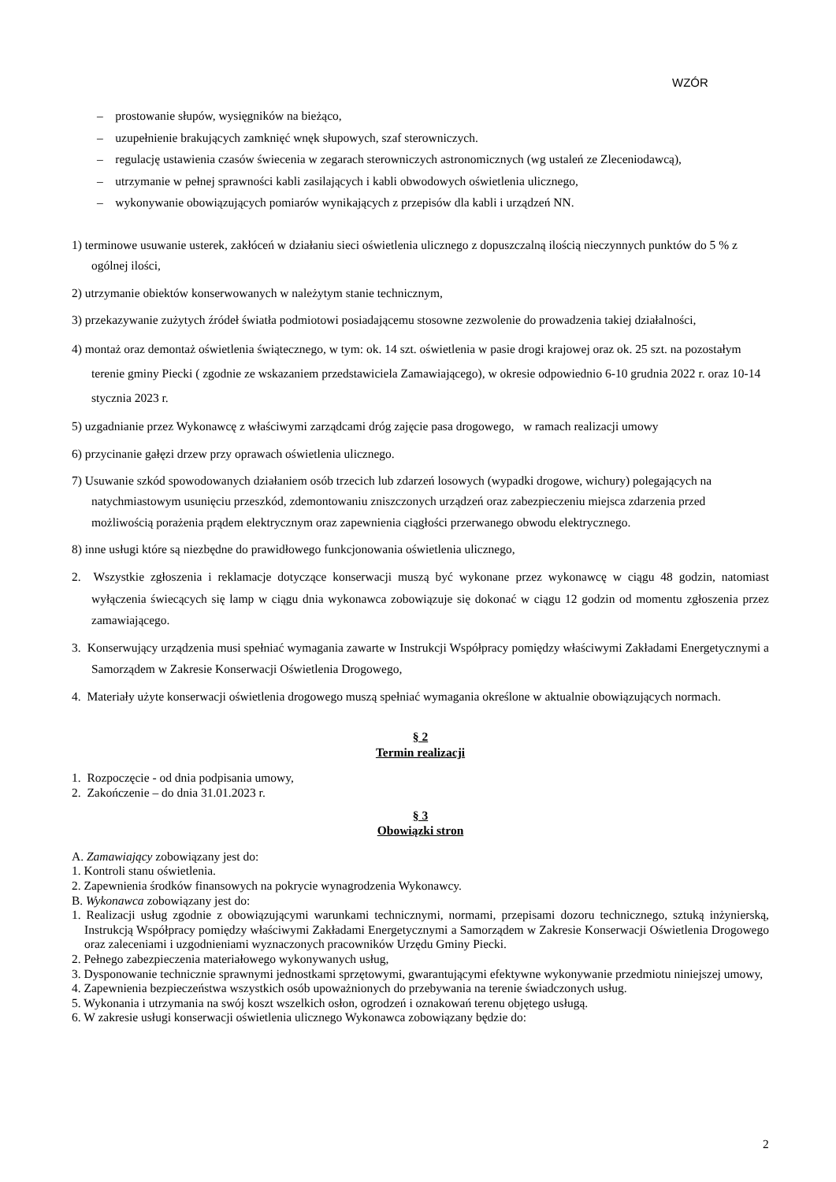WZÓR
– prostowanie słupów, wysięgników na bieżąco,
– uzupełnienie brakujących zamknięć wnęk słupowych, szaf sterowniczych.
– regulację ustawienia czasów świecenia w zegarach sterowniczych astronomicznych (wg ustaleń ze Zleceniodawcą),
– utrzymanie w pełnej sprawności kabli zasilających i kabli obwodowych oświetlenia ulicznego,
– wykonywanie obowiązujących pomiarów wynikających z przepisów dla kabli i urządzeń NN.
1) terminowe usuwanie usterek, zakłóceń w działaniu sieci oświetlenia ulicznego z dopuszczalną ilością nieczynnych punktów do 5 % z ogólnej ilości,
2) utrzymanie obiektów konserwowanych w należytym stanie technicznym,
3) przekazywanie zużytych źródeł światła podmiotowi posiadającemu stosowne zezwolenie do prowadzenia takiej działalności,
4) montaż oraz demontaż oświetlenia świątecznego, w tym: ok. 14 szt. oświetlenia w pasie drogi krajowej oraz ok. 25 szt. na pozostałym terenie gminy Piecki ( zgodnie ze wskazaniem przedstawiciela Zamawiającego), w okresie odpowiednio 6-10 grudnia 2022 r. oraz 10-14 stycznia 2023 r.
5) uzgadnianie przez Wykonawcę z właściwymi zarządcami dróg zajęcie pasa drogowego, w ramach realizacji umowy
6) przycinanie gałęzi drzew przy oprawach oświetlenia ulicznego.
7) Usuwanie szkód spowodowanych działaniem osób trzecich lub zdarzeń losowych (wypadki drogowe, wichury) polegających na natychmiastowym usunięciu przeszkód, zdemontowaniu zniszczonych urządzeń oraz zabezpieczeniu miejsca zdarzenia przed możliwością porażenia prądem elektrycznym oraz zapewnienia ciągłości przerwanego obwodu elektrycznego.
8) inne usługi które są niezbędne do prawidłowego funkcjonowania oświetlenia ulicznego,
2. Wszystkie zgłoszenia i reklamacje dotyczące konserwacji muszą być wykonane przez wykonawcę w ciągu 48 godzin, natomiast wyłączenia świecących się lamp w ciągu dnia wykonawca zobowiązuje się dokonać w ciągu 12 godzin od momentu zgłoszenia przez zamawiającego.
3. Konserwujący urządzenia musi spełniać wymagania zawarte w Instrukcji Współpracy pomiędzy właściwymi Zakładami Energetycznymi a Samorządem w Zakresie Konserwacji Oświetlenia Drogowego,
4. Materiały użyte konserwacji oświetlenia drogowego muszą spełniać wymagania określone w aktualnie obowiązujących normach.
§ 2
Termin realizacji
1. Rozpoczęcie - od dnia podpisania umowy,
2. Zakończenie – do dnia 31.01.2023 r.
§ 3
Obowiązki stron
A. Zamawiający zobowiązany jest do:
1. Kontroli stanu oświetlenia.
2. Zapewnienia środków finansowych na pokrycie wynagrodzenia Wykonawcy.
B. Wykonawca zobowiązany jest do:
1. Realizacji usług zgodnie z obowiązującymi warunkami technicznymi, normami, przepisami dozoru technicznego, sztuką inżynierską, Instrukcją Współpracy pomiędzy właściwymi Zakładami Energetycznymi a Samorządem w Zakresie Konserwacji Oświetlenia Drogowego oraz zaleceniami i uzgodnieniami wyznaczonych pracowników Urzędu Gminy Piecki.
2. Pełnego zabezpieczenia materiałowego wykonywanych usług,
3. Dysponowanie technicznie sprawnymi jednostkami sprzętowymi, gwarantującymi efektywne wykonywanie przedmiotu niniejszej umowy,
4. Zapewnienia bezpieczeństwa wszystkich osób upoważnionych do przebywania na terenie świadczonych usług.
5. Wykonania i utrzymania na swój koszt wszelkich osłon, ogrodzeń i oznakowań terenu objętego usługą.
6. W zakresie usługi konserwacji oświetlenia ulicznego Wykonawca zobowiązany będzie do:
2